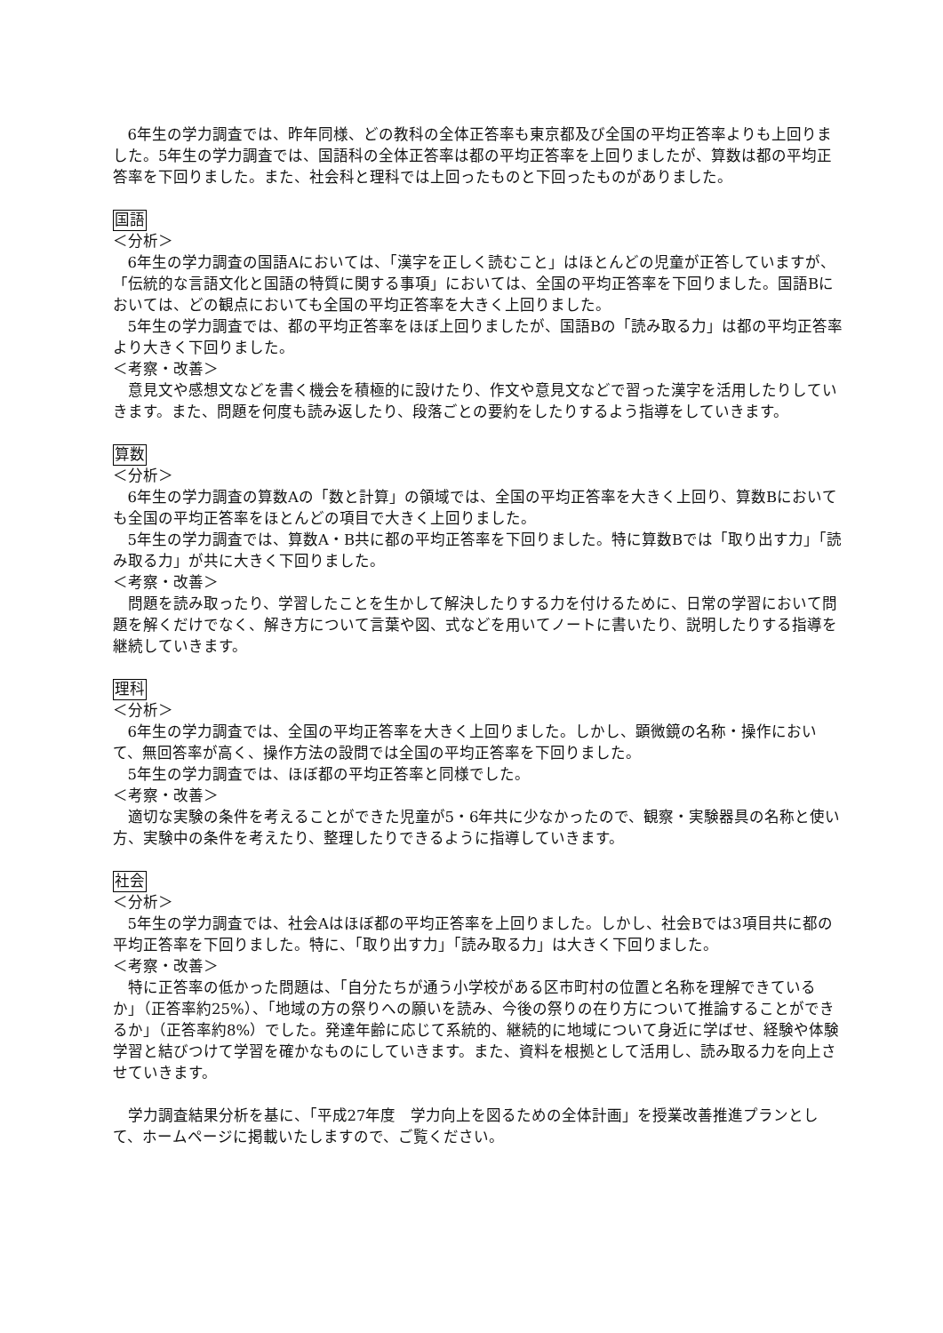6年生の学力調査では、昨年同様、どの教科の全体正答率も東京都及び全国の平均正答率よりも上回りました。5年生の学力調査では、国語科の全体正答率は都の平均正答率を上回りましたが、算数は都の平均正答率を下回りました。また、社会科と理科では上回ったものと下回ったものがありました。
国語
＜分析＞
6年生の学力調査の国語Aにおいては、「漢字を正しく読むこと」はほとんどの児童が正答していますが、「伝統的な言語文化と国語の特質に関する事項」においては、全国の平均正答率を下回りました。国語Bにおいては、どの観点においても全国の平均正答率を大きく上回りました。
5年生の学力調査では、都の平均正答率をほぼ上回りましたが、国語Bの「読み取る力」は都の平均正答率より大きく下回りました。
＜考察・改善＞
意見文や感想文などを書く機会を積極的に設けたり、作文や意見文などで習った漢字を活用したりしていきます。また、問題を何度も読み返したり、段落ごとの要約をしたりするよう指導をしていきます。
算数
＜分析＞
6年生の学力調査の算数Aの「数と計算」の領域では、全国の平均正答率を大きく上回り、算数Bにおいても全国の平均正答率をほとんどの項目で大きく上回りました。
5年生の学力調査では、算数A・B共に都の平均正答率を下回りました。特に算数Bでは「取り出す力」「読み取る力」が共に大きく下回りました。
＜考察・改善＞
問題を読み取ったり、学習したことを生かして解決したりする力を付けるために、日常の学習において問題を解くだけでなく、解き方について言葉や図、式などを用いてノートに書いたり、説明したりする指導を継続していきます。
理科
＜分析＞
6年生の学力調査では、全国の平均正答率を大きく上回りました。しかし、顕微鏡の名称・操作において、無回答率が高く、操作方法の設問では全国の平均正答率を下回りました。
5年生の学力調査では、ほぼ都の平均正答率と同様でした。
＜考察・改善＞
適切な実験の条件を考えることができた児童が5・6年共に少なかったので、観察・実験器具の名称と使い方、実験中の条件を考えたり、整理したりできるように指導していきます。
社会
＜分析＞
5年生の学力調査では、社会Aはほぼ都の平均正答率を上回りました。しかし、社会Bでは3項目共に都の平均正答率を下回りました。特に、「取り出す力」「読み取る力」は大きく下回りました。
＜考察・改善＞
特に正答率の低かった問題は、「自分たちが通う小学校がある区市町村の位置と名称を理解できているか」（正答率約25%）、「地域の方の祭りへの願いを読み、今後の祭りの在り方について推論することができるか」（正答率約8%）でした。発達年齢に応じて系統的、継続的に地域について身近に学ばせ、経験や体験学習と結びつけて学習を確かなものにしていきます。また、資料を根拠として活用し、読み取る力を向上させていきます。
学力調査結果分析を基に、「平成27年度　学力向上を図るための全体計画」を授業改善推進プランとして、ホームページに掲載いたしますので、ご覧ください。